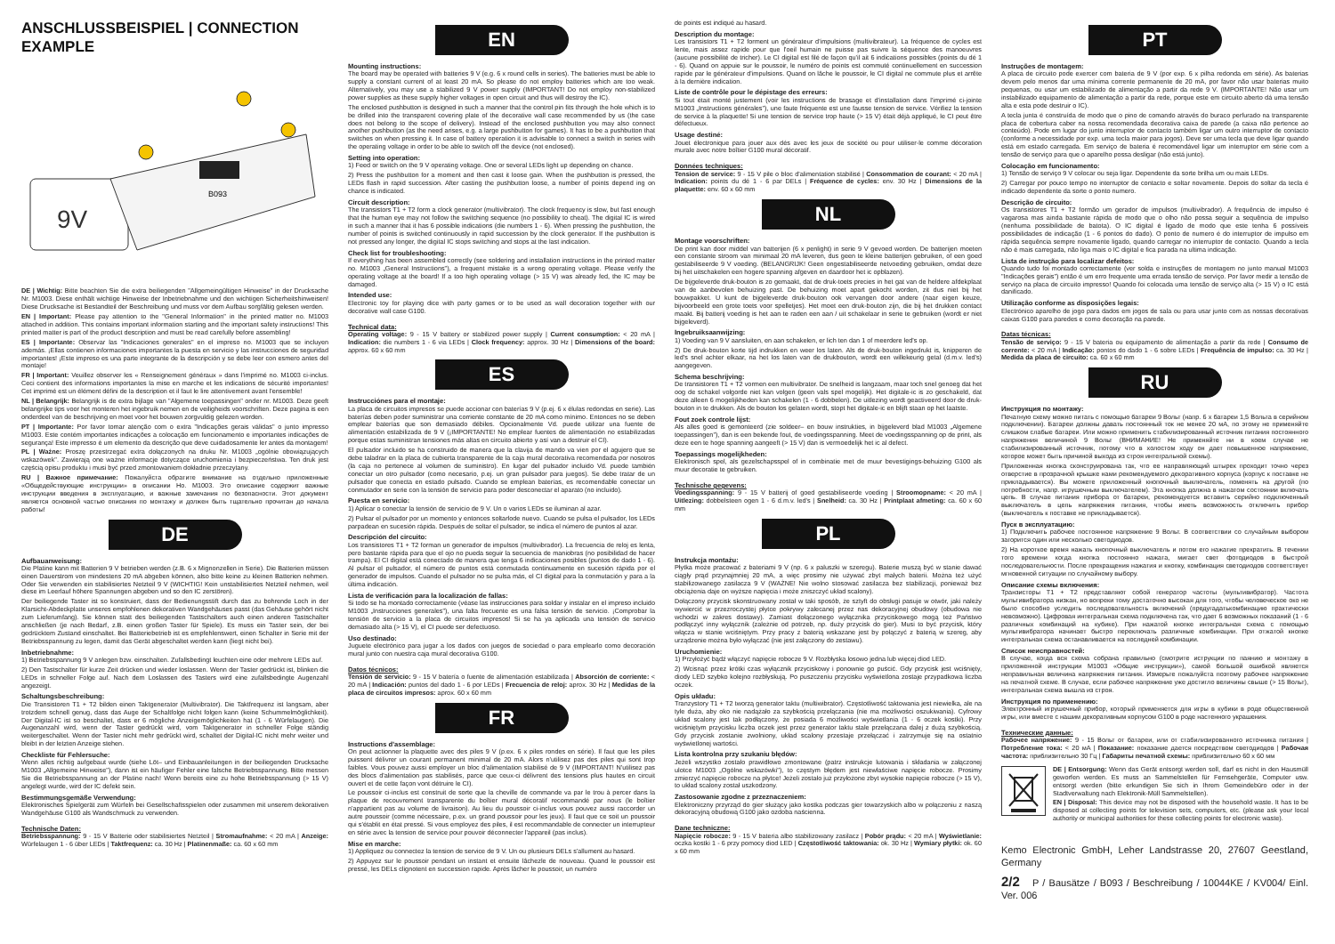ANSCHLUSSBEISPIEL | CONNECTION EXAMPLE
9V
B093
DE | Wichtig: Bitte beachten Sie die extra beiliegenden "Allgemeingültigen Hinweise" in der Drucksache Nr. M1003. Diese enthält wichtige Hinweise der Inbetriebnahme und den wichtigen Sicherheitshinweisen! Diese Drucksache ist Bestandteil der Beschreibung und muss vor dem Aufbau sorgfältig gelesen werden.
EN | Important: Please pay attention to the "General Information" in the printed matter no. M1003 attached in addition. This contains important information starting and the important safety instructions! This printed matter is part of the product description and must be read carefully before assembling!
ES | Importante: Observar las "Indicaciones generales" en el impreso no. M1003 que se incluyen además. ¡Ellas contienen informaciones importantes la puesta en servicio y las instrucciones de seguridad importantes! ¡Este impreso es una parte integrante de la descripción y se debe leer con esmero antes del montaje!
FR | Important: Veuillez observer les « Renseignement généraux » dans l'imprimé no. M1003 ci-inclus. Ceci contient des informations importantes la mise en marche et les indications de sécurité importantes! Cet imprimé est un élément défini de la description et il faut le lire attentivement avant l'ensemble!
NL | Belangrijk: Belangrijk is de extra bijlage van "Algemene toepassingen" onder nr. M1003. Deze geeft belangrijke tips voor het monteren het ingebruik nemen en de veiligheids voorschriften. Deze pagina is een onderdeel van de beschrijving en moet voor het bouwen zorgvuldig gelezen worden.
PT | Importante: Por favor tomar atenção com o extra "Indicações gerais válidas" o junto impresso M1003. Este contém importantes indicações a colocação em funcionamento e importantes indicações de segurança! Este impresso é um elemento da descrição que deve cuidadosamente ler antes da montagem!
PL | Ważne: Proszę przestrzegać extra dołączonych na druku Nr. M1003 „ogólnie obowiązujących wskazówek". Zawierają one ważne informacje dotyczące uruchomienia i bezpieczeństwa. Ten druk jest częścią opisu produktu i musi być przed zmontowaniem dokładnie przeczytany.
RU | Важное примечание: Пожалуйста обратите внимание на отдельно приложенные «Общедействующие инструкции» в описании Но. M1003. Это описание содержит важные инструкции введения в эксплуатацию, и важные замечания по безопасности. Этот документ является основной частью описания по монтажу и должен быть тщательно прочитан до начала работы!
DE
Aufbauanweisung:
Die Platine kann mit Batterien 9 V betrieben werden (z.B. 6 x Mignonzellen in Serie). Die Batterien müssen einen Dauerstrom von mindestens 20 mA abgeben können, also bitte keine zu kleinen Batterien nehmen. Oder Sie verwenden ein stabilisiertes Netzteil 9 V (WICHTIG! Kein unstabilisiertes Netzteil nehmen, weil diese im Leerlauf höhere Spannungen abgeben und so den IC zerstören).
Der beiliegende Taster ist so konstruiert, dass der Bedienungsstift durch das zu bohrende Loch in der Klarsicht-Abdeckplatte unseres empfohlenen dekorativen Wandgehäuses passt (das Gehäuse gehört nicht zum Lieferumfang). Sie können statt des beiliegenden Tastschalters auch einen anderen Tastschalter anschließen (je nach Bedarf, z.B. einen großen Taster für Spiele). Es muss ein Taster sein, der bei gedrücktem Zustand einschaltet. Bei Batteriebetrieb ist es empfehlenswert, einen Schalter in Serie mit der Betriebsspannung zu legen, damit das Gerät abgeschaltet werden kann (liegt nicht bei).
Inbetriebnahme:
1) Betriebsspannung 9 V anlegen bzw. einschalten. Zufallsbedingt leuchten eine oder mehrere LEDs auf.
2) Den Tastschalter für kurze Zeit drücken und wieder loslassen. Wenn der Taster gedrückt ist, blinken die LEDs in schneller Folge auf. Nach dem Loslassen des Tasters wird eine zufallsbedingte Augenzahl angezeigt.
Schaltungsbeschreibung:
Die Transistoren T1 + T2 bilden einen Taktgenerator (Multivibrator). Die Taktfrequenz ist langsam, aber trotzdem schnell genug, dass das Auge der Schaltfolge nicht folgen kann (keine Schummelmöglichkeit). Der Digital-IC ist so beschaltet, dass er 6 mögliche Anzeigemöglichkeiten hat (1 - 6 Würfelaugen). Die Augenanzahl wird, wenn der Taster gedrückt wird, vom Taktgenerator in schneller Folge ständig weitergeschaltet. Wenn der Taster nicht mehr gedrückt wird, schaltet der Digital-IC nicht mehr weiter und bleibt in der letzten Anzeige stehen.
Checkliste für Fehlersuche:
Wenn alles richtig aufgebaut wurde (siehe Löt– und Einbauanleitungen in der beiliegenden Drucksache M1003 „Allgemeine Hinweise"), dann ist ein häufiger Fehler eine falsche Betriebsspannung. Bitte messen Sie die Betriebsspannung an der Platine nach! Wenn bereits eine zu hohe Betriebsspannung (> 15 V) angelegt wurde, wird der IC defekt sein.
Bestimmungsgemäße Verwendung:
Elektronisches Spielgerät zum Würfeln bei Gesellschaftsspielen oder zusammen mit unserem dekorativen Wandgehäuse G100 als Wandschmuck zu verwenden.
Technische Daten:
Betriebsspannung: 9 - 15 V Batterie oder stabilisiertes Netzteil | Stromaufnahme: < 20 mA | Anzeige: Würfelaugen 1 - 6 über LEDs | Taktfrequenz: ca. 30 Hz | Platinenmaße: ca. 60 x 60 mm
EN
Mounting instructions:
The board may be operated with batteries 9 V (e.g. 6 x round cells in series). The batteries must be able to supply a constant current of at least 20 mA. So please do not employ batteries which are too weak. Alternatively, you may use a stabilized 9 V power supply (IMPORTANT! Do not employ non-stabilized power supplies as these supply higher voltages in open circuit and thus will destroy the IC).
The enclosed pushbutton is designed in such a manner that the control pin fits through the hole which is to be drilled into the transparent covering plate of the decorative wall case recommended by us (the case does not belong to the scope of delivery). Instead of the enclosed pushbutton you may also connect another pushbutton (as the need arises, e.g. a large pushbutton for games). It has to be a pushbutton that switches on when pressing it. In case of battery operation it is advisable to connect a switch in series with the operating voltage in order to be able to switch off the device (not enclosed).
Setting into operation:
1) Feed or switch on the 9 V operating voltage. One or several LEDs light up depending on chance.
2) Press the pushbutton for a moment and then cast it loose gain. When the pushbutton is pressed, the LEDs flash in rapid succession. After casting the pushbutton loose, a number of points depend ing on chance is indicated.
Circuit description:
The transistors T1 + T2 form a clock generator (multivibrator). The clock frequency is slow, but fast enough that the human eye may not follow the switching sequence (no possibility to cheat). The digital IC is wired in such a manner that it has 6 possible indications (die numbers 1 - 6). When pressing the pushbutton, the number of points is switched continuously in rapid succession by the clock generator. If the pushbutton is not pressed any longer, the digital IC stops switching and stops at the last indication.
Check list for troubleshooting:
If everything has been assembled correctly (see soldering and installation instructions in the printed matter no. M1003 „General Instructions"), a frequent mistake is a wrong operating voltage. Please verify the operating voltage at the board! If a too high operating voltage (> 15 V) was already fed, the IC may be damaged.
Intended use:
Electronic toy for playing dice with party games or to be used as wall decoration together with our decorative wall case G100.
Technical data:
Operating voltage: 9 - 15 V battery or stabilized power supply | Current consumption: < 20 mA | Indication: die numbers 1 - 6 via LEDs | Clock frequency: approx. 30 Hz | Dimensions of the board: approx. 60 x 60 mm
ES
Instrucciónes para el montaje:
La placa de circuitos impresos se puede accionar con baterías 9 V (p.ej. 6 x élulas redondas en serie). Las baterías deben poder suministrar una corriente constante de 20 mA como mínimo. Entonces no se deben emplear baterías que son demasiado débiles. Opcionalmente Vd. puede utilizar una fuente de alimentación estabilizada de 9 V (¡IMPORTANTE! No emplear fuentes de alimentación no estabilizadas porque estas suministran tensiones más altas en circuito abierto y así van a destruir el CI).
El pulsador incluido se ha construido de manera que la clavija de mando va vien por el agujero que se debe taladrar en la placa de cubierta transparente de la caja mural decorativa recomendada por nosotros (la caja no pertenece al volumen de suministro). En lugar del pulsador incluido Vd. puede también conectar un otro pulsador (como necesario, p.ej. un gran pulsador para juegos). Se debe tratar de un pulsador que conecta en estado pulsado. Cuando se emplean baterías, es recomendable conectar un conmutador en serie con la tensión de servicio para poder desconectar el aparato (no incluido).
Puesta en servicio:
1) Aplicar o conectar la tensión de servicio de 9 V. Un o varios LEDs se iluminan al azar.
2) Pulsar el pulsador por un momento y entonces soltarlode nuevo. Cuando se pulsa el pulsador, los LEDs parpadean en sucesión rápida. Después de soltar el pulsador, se indica el número de puntos al azar.
Descripción del circuito:
Los transistores T1 + T2 forman un generador de impulsos (multivibrador). La frecuencia de reloj es lenta, pero bastante rápida para que el ojo no pueda seguir la secuencia de maniobras (no posibilidad de hacer trampa). El CI digital está conectado de manera que tenga 6 indicaciones posibles (puntos de dado 1 - 6). Al pulsar el pulsador, el número de puntos está conmutada continuamente en sucesión rápida por el generador de impulsos. Cuando el pulsador no se pulsa más, el CI digital para la conmutación y para a la última indicación.
Lista de verificación para la localización de fallas:
Si todo se ha montado correctamente (véase las instrucciones para soldar y instalar en el impreso incluido M1003 „Instrucciones generales"), una falta frecuente es una falsa tensión de servicio. ¡Comprobar la tensión de servicio a la placa de circuitos impresos! Si se ha ya aplicada una tensión de servicio demasiado alta (> 15 V), el CI puede ser defectuoso.
Uso destinado:
Juguete electrónico para jugar a los dados con juegos de sociedad o para emplearlo como decoración mural junto con nuestra caja mural decorativa G100.
Datos técnicos:
Tensión de servicio: 9 - 15 V batería o fuente de alimentación estabilizada | Absorción de corriente: < 20 mA | Indicación: puntos del dado 1 - 6 por LEDs | Frecuencia de reloj: aprox. 30 Hz | Medidas de la placa de circuitos impresos: aprox. 60 x 60 mm
FR
Instructions d'assemblage:
On peut actionner la plaquette avec des piles 9 V (p.ex. 6 x piles rondes en série). Il faut que les piles puissent délivrer un courant permanent minimal de 20 mA. Alors n'utilisez pas des piles qui sont trop faibles. Vous pouvez aussi employer un bloc d'alimentation stabilisé de 9 V (IMPORTANT! N'utilisez pas des blocs d'alimentation pas stabilisés, parce que ceux-ci délivrent des tensions plus hautes en circuit ouvert et de cette façon vont détruire le CI).
Le poussoir ci-inclus est construit de sorte que la cheville de commande va par le trou à percer dans la plaque de recouvrement transparente du boîtier mural décoratif recommandé par nous (le boîtier n'appartient pas au volume de livraison). Au lieu du poussoir ci-inclus vous pouvez aussi raccorder un autre poussoir (comme nécessaire, p.ex. un grand poussoir pour les jeux). Il faut que ce soit un poussoir qui s'établit en état pressé. Si vous employez des piles, il est recommandable de connecter un interrupteur en série avec la tension de service pour pouvoir déconnecter l'appareil (pas inclus).
Mise en marche:
1) Appliquez ou connectez la tension de service de 9 V. Un ou plusieurs DELs s'allument au hasard.
2) Appuyez sur le poussoir pendant un instant et ensuite lâchezle de nouveau. Quand le poussoir est pressé, les DELs clignotent en succession rapide. Après lâcher le poussoir, un numéro
de points est indiqué au hasard.
Description du montage:
Les transistors T1 + T2 forment un générateur d'impulsions (multivibrateur). La fréquence de cycles est lente, mais assez rapide pour que l'oeil humain ne puisse pas suivre la séquence des manoeuvres (aucune possibilité de tricher). Le CI digital est filé de façon qu'il ait 6 indications possibles (points du dé 1 - 6). Quand on appuie sur le poussoir, le numéro de points est commuté continuellement en succession rapide par le générateur d'impulsions. Quand on lâche le poussoir, le CI digital ne commute plus et arrête à la dernière indication.
Liste de contrôle pour le dépistage des erreurs:
Si tout était monté justement (voir les instructions de brasage et d'installation dans l'imprimé ci-jointe M1003 „Instructions générales"), une faute fréquente est une fausse tension de service. Vérifiez la tension de service à la plaquette! Si une tension de service trop haute (> 15 V) était déjà appliqué, le CI peut être défectueux.
Usage destiné:
Jouet électronique para jouer aux dés avec les jeux de société ou pour utiliser-le comme décoration murale avec notre boîtier G100 mural décoratif.
Données techniques:
Tension de service: 9 - 15 V pile o bloc d'alimentation stabilisé | Consommation de courant: < 20 mA | Indication: points du dé 1 - 6 par DELs | Fréquence de cycles: env. 30 Hz | Dimensions de la plaquette: env. 60 x 60 mm
NL
Montage voorschriften:
De print kan door middel van batterijen (6 x penlight) in serie 9 V gevoed worden. De batterijen moeten een constante stroom van minimaal 20 mA leveren, dus geen te kleine batterijen gebruiken, of een goed gestabiliseerde 9 V voeding. (BELANGRIJK! Geen ongestabiliseerde netvoeding gebruiken, omdat deze bij het uitschakelen een hogere spanning afgeven en daardoor het ic opblazen).
De bijgeleverde druk-bouton is zo gemaakt, dat de druk-toets precies in het gat van de heldere afdekplaat van de aanbevolen behuizing past. De behuizing moet apart gekocht worden, zit dus niet bij het bouwpakket. U kunt de bijgeleverde druk-bouton ook vervangen door andere (naar eigen keuze, bijvoorbeeld een grote toets voor spelletjes). Het moet een druk-bouton zijn, die bij het drukken contact maakt. Bij batterij voeding is het aan te raden een aan / uit schakelaar in serie te gebruiken (wordt er niet bijgeleverd).
Ingebruiksaanwijzing:
1) Voeding van 9 V aansluiten, en aan schakelen, er lich ten dan 1 of meerdere led's op.
2) De druk-bouton korte tijd indrukken en weer los laten. Als de druk-bouton ingedrukt is, knipperen de led's snel achter elkaar, na het los laten van de drukbouton, wordt een willekeurig getal (d.m.v. led's) aangegeven.
Schema beschrijving:
De transistoren T1 + T2 vormen een multivibrator. De snelheid is langzaam, maar toch snel genoeg dat het oog de schakel volgorde niet kan volgen (geen vals spel mogelijk). Het digitale-ic is zo geschakeld, dat deze alleen 6 mogelijkheden kan schakelen (1 - 6 dobbelen). De uitlezing wordt geactiveerd door de druk-bouton in te drukken. Als de bouton los gelaten wordt, stopt het digitale-ic en blijft staan op het laatste.
Fout zoek controle lijst:
Als alles goed is gemonteerd (zie soldeer– en bouw instrukties, in bijgeleverd blad M1003 „Algemene toepassingen"), dan is een bekende fout, de voedingsspanning. Meet de voedingsspanning op de print, als deze een te hoge spanning aangeeft (> 15 V) dan is vermoedelijk het ic al defect.
Toepassings mogelijkheden:
Elektronisch spel, als gezelschapsspel of in combinatie met de muur bevestigings-behuizing G100 als muur decoratie te gebruiken.
Technische gegevens:
Voedingsspanning: 9 - 15 V batterij of goed gestabiliseerde voeding | Stroomopname: < 20 mA | Uitlezing: dobbelsteen ogen 1 - 6 d.m.v. led's | Snelheid: ca. 30 Hz | Printplaat afmeting: ca. 60 x 60 mm
PL
Instrukcja montażu:
Płytka może pracować z bateriami 9 V (np. 6 x paluszki w szeregu). Baterie muszą być w stanie dawać ciągły prąd przynajmniej 20 mA, a więc prosimy nie używać zbyt małych baterii. Można też użyć stabilizowanego zasilacza 9 V (WAŻNE! Nie wolno stosować zasilacza bez stabilizacji, ponieważ bez obciążenia daje on wyższe napięcia i może zniszczyć układ scalony).
Dołączony przycisk skonstruowany został w taki sposób, że sztyft do obsługi pasuje w otwór, jaki należy wywiercić w przezroczystej płytce pokrywy zalecanej przez nas dekoracyjnej obudowy (obudowa nie wchodzi w zakres dostawy). Zamiast dołączonego wyłącznika przyciskowego mogą też Państwo podłączyć inny wyłącznik (zależnie od potrzeb, np. duży przycisk do gier). Musi to być przycisk, który włącza w stanie wciśniętym. Przy pracy z baterią wskazane jest by połączyć z baterią w szereg, aby urządzenie można było wyłączać (nie jest załączony do zestawu).
Uruchomienie:
1) Przyłożyć bądź włączyć napięcie robocze 9 V. Rozbłyska losowo jedna lub więcej diod LED.
2) Wcisnąć przez krótki czas wyłącznik przyciskowy i ponownie go puścić. Gdy przycisk jest wciśnięty, diody LED szybko kolejno rozbłyskują. Po puszczeniu przycisku wyświetlona zostaje przypadkowa liczba oczek.
Opis układu:
Tranzystory T1 + T2 tworzą generator taktu (multiwibrator). Częstotliwość taktowania jest niewielka, ale na tyle duża, aby oko nie nadążało za szybkością przełączania (nie ma możliwości oszukiwania). Cyfrowy układ scalony jest tak podłączony, że posiada 6 możliwości wyświetlania (1 - 6 oczek kostki). Przy wciśniętym przycisku liczba oczek jest przez generator taktu stale przełączana dalej z dużą szybkością. Gdy przycisk zostanie zwolniony, układ scalony przestaje przełączać i zatrzymuje się na ostatnio wyświetlonej wartości.
Lista kontrolna przy szukaniu błędów:
Jeżeli wszystko zostało prawidłowo zmontowane (patrz instrukcje lutowania i składania w załączonej ulotce M1003 „Ogólne wskazówki"), to częstym błędem jest niewłaściwe napięcie robocze. Prosimy zmierzyć napięcie robocze na płytce! Jeżeli zostało już przyłożone zbyt wysokie napięcie robocze (> 15 V), to układ scalony został uszkodzony.
Zastosowanie zgodne z przeznaczeniem:
Elektroniczny przyrząd do gier służący jako kostka podczas gier towarzyskich albo w połączeniu z naszą dekoracyjną obudową G100 jako ozdoba naścienna.
Dane techniczne:
Napięcie robocze: 9 - 15 V bateria albo stabilizowany zasilacz | Pobór prądu: < 20 mA | Wyświetlanie: oczka kostki 1 - 6 przy pomocy diod LED | Częstotliwość taktowania: ok. 30 Hz | Wymiary płytki: ok. 60 x 60 mm
PT
Instruções de montagem:
A placa de circuito pode exercer com bateria de 9 V (por exp. 6 x pilha redonda em série). As baterias devem pelo menos dar uma mínima corrente permanente de 20 mA, por favor não usar baterias muito pequenas, ou usar um estabilizado de alimentação a partir da rede 9 V. (IMPORTANTE! Não usar um instabilizado equipamento de alimentação a partir da rede, porque este em circuito aberto dá uma tensão alta e esta pode destruir o IC).
A tecla junta é construída de modo que o pino de comando através do buraco perfurado na transparente placa de cobertura caber na nossa recomendada decorativa caixa de parede (a caixa não pertence ao conteúdo). Pode em lugar do junto interruptor de contacto também ligar um outro interruptor de contacto (conforme a necessidade por exp. uma tecla maior para jogos). Deve ser uma tecla que deve ligar quando está em estado carregada. Em serviço de bateria é recomendável ligar um interruptor em série com a tensão de serviço para que o aparelho possa desligar (não está junto).
Colocação em funcionamento:
1) Tensão de serviço 9 V colocar ou seja ligar. Dependente da sorte brilha um ou mais LEDs.
2) Carregar por pouco tempo no interruptor de contacto e soltar novamente. Depois do soltar da tecla é indicado dependente da sorte o ponto numero.
Descrição de circuito:
Os transistores T1 + T2 formão um gerador de impulsos (multivibrador). A frequência de impulso é vagarosa mas ainda bastante rápida de modo que o olho não possa seguir a sequência de impulso (nenhuma possibilidade de batota). O IC digital é ligado de modo que este tenha 6 possíveis possibilidades de indicação (1 - 6 pontos do dado). O ponto de numero é do interruptor de impulso em rápida sequência sempre novamente ligado, quando carregar no interruptor de contacto. Quando a tecla não é mais carregada, não liga mais o IC digital e fica parada na ultima indicação.
Lista de instrução para localizar defeitos:
Quando tudo foi montado correctamente (ver solda e instruções de montagem no junto manual M1003 "Indicações gerais") então é um erro frequente uma errada tensão de serviço. Por favor medir a tensão de serviço na placa de circuito impresso! Quando foi colocada uma tensão de serviço alta (> 15 V) o IC está danificado.
Utilização conforme as disposições legais:
Electrónico aparelho de jogo para dados em jogos de sala ou para usar junto com as nossas decorativas caixas G100 para paredes e como decoração na parede.
Datas técnicas:
Tensão de serviço: 9 - 15 V bateria ou equipamento de alimentação a partir da rede | Consumo de corrente: < 20 mA | Indicação: pontos do dado 1 - 6 sobre LEDs | Frequência de impulso: ca. 30 Hz | Medida da placa de circuito: ca. 60 x 60 mm
RU
Инструкция по монтажу:
Печатную схему можно питать с помощью батареи 9 Вольт (напр. 6 х батареи 1,5 Вольта в серийном подключении). Батареи должны давать постоянный ток не менее 20 мА, по этому не применяйте слишком слабые батареи. Или можно применить стабилизированный источник питания постоянного напряжения величиной 9 Вольт (ВНИМАНИЕ! Не применяйте ни в коем случае не стабилизированный источник, потому что в холостом ходу он дает повышенное напряжение, которое может быть причиной выхода из строя интегральной схемы).
Приложенная кнопка сконструирована так, что ее направляющий штырек проходит точно через отверстие в прозрачной крышке нами рекомендуемого декоративного корпуса (корпус к поставке не прикладывается). Вы можете приложенный кнопочный выключатель, поменять на другой (по потребности, напр. игрушечным выключателем). Эта кнопка должна в нажатом состоянии включать цепь. В случае питания прибора от батареи, рекомендуется вставить серийно подключенный выключатель в цепь напряжения питания, чтобы иметь возможность отключить прибор (выключатель к поставке не прикладывается).
Пуск в эксплуатацию:
1) Подключить рабочее постоянное напряжение 9 Вольт. В соответствии со случайным выбором загорится один или несколько светодиодов.
2) На короткое время нажать кнопочный выключатель и потом его нажатие прекратить. В течении того времени когда кнопка постоянно нажата, мигает свет фотодиодов в быстрой последовательности. После прекращения нажатия и кнопку, комбинация светодиодов соответствует мгновенной ситуации по случайному выбору.
Описание схемы включения:
Транзисторы Т1 + Т2 представляют собой генератор частоты (мультивибратор). Частота мультивибратора низкая, но вопреки тому достаточно высокая для того, чтобы человеческое око не было способно уследить последовательность включений (предугадатькомбинацию практически невозможно). Цифровая интегральная схема подключена так, что дает 6 возможных показаний (1 - 6 различных комбинаций на кубике). При нажатой кнопке интегральная схема с помощью мультивибратора начинает быстро переключать различные комбинации. При отжатой кнопке интегральная схема останавливается на последней комбинации.
Список неисправностей:
В случае, когда вся схема собрана правильно (смотрите иструкции по паянию и монтажу в приложенной инструкции M1003 «Общие инструкции»), самой большой ошибкой является неправильная величина напряжения питания. Измерьте пожалуйста поэтому рабочее напряжение на печатной схеме. В случае, если рабочее напряжение уже достигло величины свыше (> 15 Вольт), интегральная схема вышла из строя.
Инструкция по применению:
Электронный игрушечный прибор, который применяется для игры в кубики в роде общественной игры, или вместе с нашим декоративным корпусом G100 в роде настенного украшения.
Технические данные:
Рабочее напряжение: 9 - 15 Вольт от батареи, или от стабилизированного источника питания | Потребление тока: < 20 мА | Показание: показание дается посредством светодиодов | Рабочая частота: приблизительно 30 Гц | Габариты печатной схемы: приблизительно 60 х 60 мм
DE | Entsorgung: Wenn das Gerät entsorgt werden soll, darf es nicht in den Hausmüll geworfen werden. Es muss an Sammelstellen für Fernsehgeräte, Computer usw. entsorgt werden (bitte erkundigen Sie sich in Ihrem Gemeindebüro oder in der Stadtverwaltung nach Elektronik-Müll Sammelstellen).
EN | Disposal: This device may not be disposed with the household waste. It has to be disposed at collecting points for television sets, computers, etc. (please ask your local authority or municipal authorities for these collecting points for electronic waste).
Kemo Electronic GmbH, Leher Landstrasse 20, 27607 Geestland, Germany
2/2 P / Bausätze / B093 / Beschreibung / 10044KE / KV004/ Einl. Ver. 006